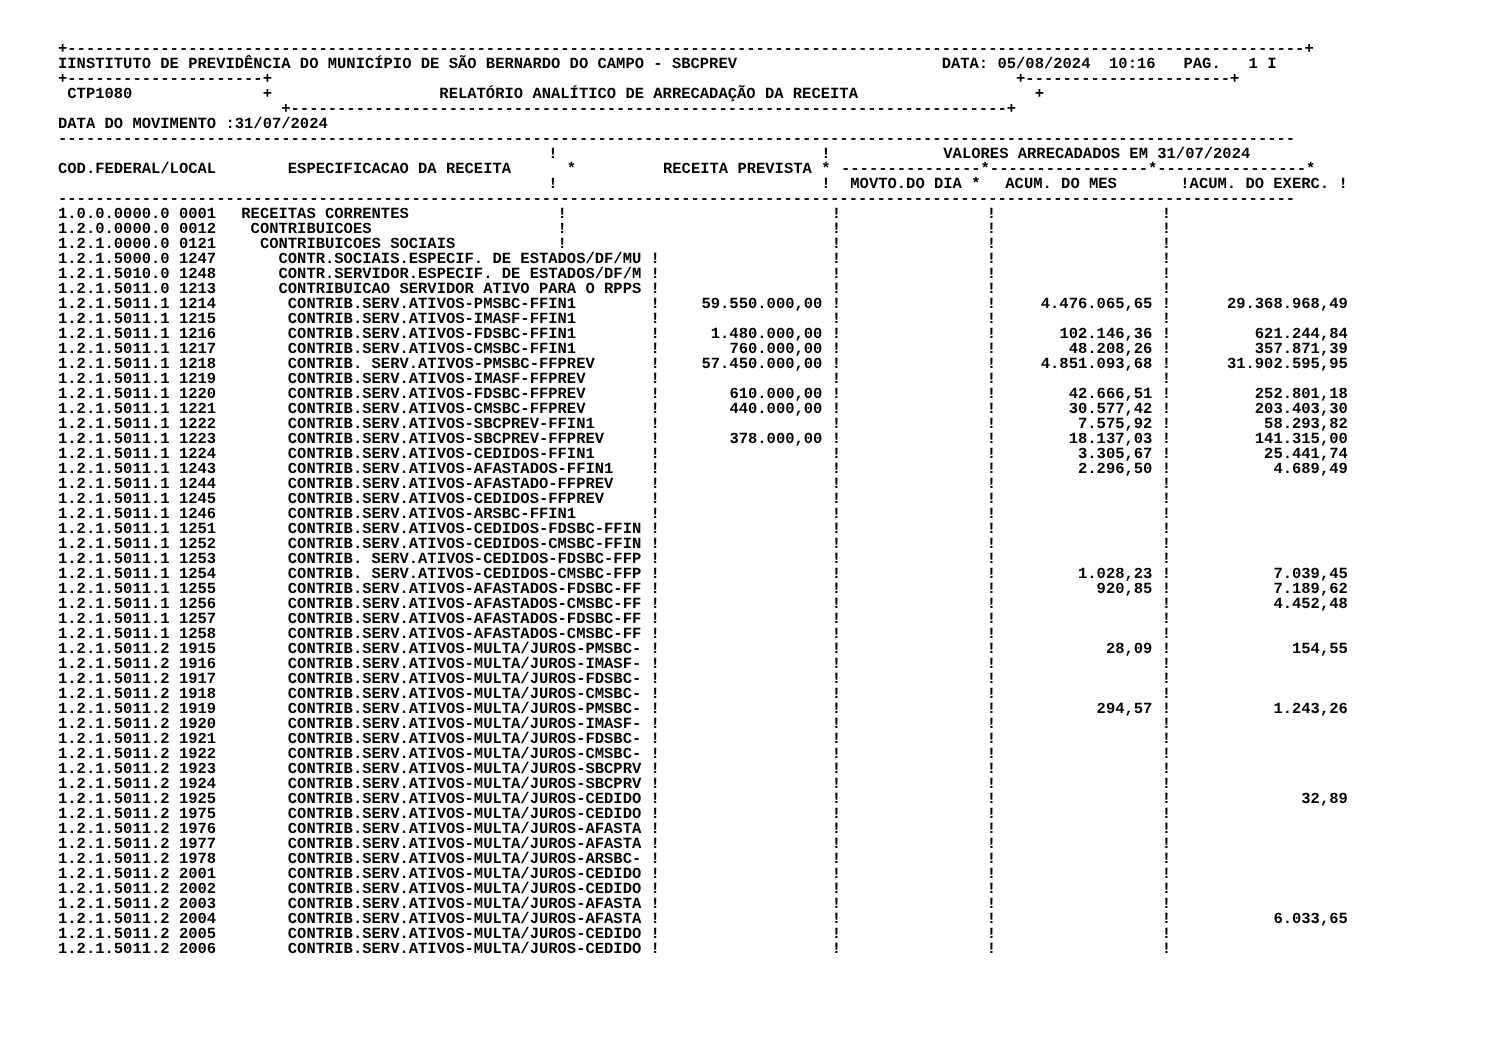+-------------------------------------------------------------------------------------------------------------------------------------+
IINSTITUTO DE PREVIDÊNCIA DO MUNICÍPIO DE SÃO BERNARDO DO CAMPO - SBCPREV                      DATA: 05/08/2024  10:16   PAG.   1 I
+---------------------+                                                                                +----------------------+
 CTP1080              +                  RELATÓRIO ANALÍTICO DE ARRECADAÇÃO DA RECEITA                   +
                        +-----------------------------------------------------------------------------+
DATA DO MOVIMENTO :31/07/2024
-------------------------------------------------------------------------------------------------------------------------------------
| | ! | ! | VALORES ARRECADADOS EM 31/07/2024 | | |
| --- | --- | --- | --- | --- | --- |
| COD.FEDERAL/LOCAL | ESPECIFICACAO DA RECEITA * | RECEITA PREVISTA * | ---------------*-----------------*----------------* | | |
| | ! | ! | MOVTO.DO DIA * | ACUM. DO MES | !ACUM. DO EXERC. ! |
| ------------------------------------------------------------------------------------------------------------------------------------- | | | | | |
| 1.0.0.0000.0 0001 | RECEITAS CORRENTES ! | ! | ! | ! | |
| 1.2.0.0000.0 0012 | CONTRIBUICOES ! | ! | ! | ! | |
| 1.2.1.0000.0 0121 | CONTRIBUICOES SOCIAIS ! | ! | ! | ! | |
| 1.2.1.5000.0 1247 | CONTR.SOCIAIS.ESPECIF. DE ESTADOS/DF/MU ! | ! | ! | ! | |
| 1.2.1.5010.0 1248 | CONTR.SERVIDOR.ESPECIF. DE ESTADOS/DF/M ! | ! | ! | ! | |
| 1.2.1.5011.0 1213 | CONTRIBUICAO SERVIDOR ATIVO PARA O RPPS ! | ! | ! | ! | |
| 1.2.1.5011.1 1214 | CONTRIB.SERV.ATIVOS-PMSBC-FFIN1 ! | 59.550.000,00 ! | ! | 4.476.065,65 ! | 29.368.968,49 |
| 1.2.1.5011.1 1215 | CONTRIB.SERV.ATIVOS-IMASF-FFIN1 ! | ! | ! | ! | |
| 1.2.1.5011.1 1216 | CONTRIB.SERV.ATIVOS-FDSBC-FFIN1 ! | 1.480.000,00 ! | ! | 102.146,36 ! | 621.244,84 |
| 1.2.1.5011.1 1217 | CONTRIB.SERV.ATIVOS-CMSBC-FFIN1 ! | 760.000,00 ! | ! | 48.208,26 ! | 357.871,39 |
| 1.2.1.5011.1 1218 | CONTRIB. SERV.ATIVOS-PMSBC-FFPREV ! | 57.450.000,00 ! | ! | 4.851.093,68 ! | 31.902.595,95 |
| 1.2.1.5011.1 1219 | CONTRIB.SERV.ATIVOS-IMASF-FFPREV ! | ! | ! | ! | |
| 1.2.1.5011.1 1220 | CONTRIB.SERV.ATIVOS-FDSBC-FFPREV ! | 610.000,00 ! | ! | 42.666,51 ! | 252.801,18 |
| 1.2.1.5011.1 1221 | CONTRIB.SERV.ATIVOS-CMSBC-FFPREV ! | 440.000,00 ! | ! | 30.577,42 ! | 203.403,30 |
| 1.2.1.5011.1 1222 | CONTRIB.SERV.ATIVOS-SBCPREV-FFIN1 ! | ! | ! | 7.575,92 ! | 58.293,82 |
| 1.2.1.5011.1 1223 | CONTRIB.SERV.ATIVOS-SBCPREV-FFPREV ! | 378.000,00 ! | ! | 18.137,03 ! | 141.315,00 |
| 1.2.1.5011.1 1224 | CONTRIB.SERV.ATIVOS-CEDIDOS-FFIN1 ! | ! | ! | 3.305,67 ! | 25.441,74 |
| 1.2.1.5011.1 1243 | CONTRIB.SERV.ATIVOS-AFASTADOS-FFIN1 ! | ! | ! | 2.296,50 ! | 4.689,49 |
| 1.2.1.5011.1 1244 | CONTRIB.SERV.ATIVOS-AFASTADO-FFPREV ! | ! | ! | ! | |
| 1.2.1.5011.1 1245 | CONTRIB.SERV.ATIVOS-CEDIDOS-FFPREV ! | ! | ! | ! | |
| 1.2.1.5011.1 1246 | CONTRIB.SERV.ATIVOS-ARSBC-FFIN1 ! | ! | ! | ! | |
| 1.2.1.5011.1 1251 | CONTRIB.SERV.ATIVOS-CEDIDOS-FDSBC-FFIN ! | ! | ! | ! | |
| 1.2.1.5011.1 1252 | CONTRIB.SERV.ATIVOS-CEDIDOS-CMSBC-FFIN ! | ! | ! | ! | |
| 1.2.1.5011.1 1253 | CONTRIB. SERV.ATIVOS-CEDIDOS-FDSBC-FFP ! | ! | ! | ! | |
| 1.2.1.5011.1 1254 | CONTRIB. SERV.ATIVOS-CEDIDOS-CMSBC-FFP ! | ! | ! | 1.028,23 ! | 7.039,45 |
| 1.2.1.5011.1 1255 | CONTRIB.SERV.ATIVOS-AFASTADOS-FDSBC-FF ! | ! | ! | 920,85 ! | 7.189,62 |
| 1.2.1.5011.1 1256 | CONTRIB.SERV.ATIVOS-AFASTADOS-CMSBC-FF ! | ! | ! | ! | 4.452,48 |
| 1.2.1.5011.1 1257 | CONTRIB.SERV.ATIVOS-AFASTADOS-FDSBC-FF ! | ! | ! | ! | |
| 1.2.1.5011.1 1258 | CONTRIB.SERV.ATIVOS-AFASTADOS-CMSBC-FF ! | ! | ! | ! | |
| 1.2.1.5011.2 1915 | CONTRIB.SERV.ATIVOS-MULTA/JUROS-PMSBC- ! | ! | ! | 28,09 ! | 154,55 |
| 1.2.1.5011.2 1916 | CONTRIB.SERV.ATIVOS-MULTA/JUROS-IMASF- ! | ! | ! | ! | |
| 1.2.1.5011.2 1917 | CONTRIB.SERV.ATIVOS-MULTA/JUROS-FDSBC- ! | ! | ! | ! | |
| 1.2.1.5011.2 1918 | CONTRIB.SERV.ATIVOS-MULTA/JUROS-CMSBC- ! | ! | ! | ! | |
| 1.2.1.5011.2 1919 | CONTRIB.SERV.ATIVOS-MULTA/JUROS-PMSBC- ! | ! | ! | 294,57 ! | 1.243,26 |
| 1.2.1.5011.2 1920 | CONTRIB.SERV.ATIVOS-MULTA/JUROS-IMASF- ! | ! | ! | ! | |
| 1.2.1.5011.2 1921 | CONTRIB.SERV.ATIVOS-MULTA/JUROS-FDSBC- ! | ! | ! | ! | |
| 1.2.1.5011.2 1922 | CONTRIB.SERV.ATIVOS-MULTA/JUROS-CMSBC- ! | ! | ! | ! | |
| 1.2.1.5011.2 1923 | CONTRIB.SERV.ATIVOS-MULTA/JUROS-SBCPRV ! | ! | ! | ! | |
| 1.2.1.5011.2 1924 | CONTRIB.SERV.ATIVOS-MULTA/JUROS-SBCPRV ! | ! | ! | ! | |
| 1.2.1.5011.2 1925 | CONTRIB.SERV.ATIVOS-MULTA/JUROS-CEDIDO ! | ! | ! | ! | 32,89 |
| 1.2.1.5011.2 1975 | CONTRIB.SERV.ATIVOS-MULTA/JUROS-CEDIDO ! | ! | ! | ! | |
| 1.2.1.5011.2 1976 | CONTRIB.SERV.ATIVOS-MULTA/JUROS-AFASTA ! | ! | ! | ! | |
| 1.2.1.5011.2 1977 | CONTRIB.SERV.ATIVOS-MULTA/JUROS-AFASTA ! | ! | ! | ! | |
| 1.2.1.5011.2 1978 | CONTRIB.SERV.ATIVOS-MULTA/JUROS-ARSBC- ! | ! | ! | ! | |
| 1.2.1.5011.2 2001 | CONTRIB.SERV.ATIVOS-MULTA/JUROS-CEDIDO ! | ! | ! | ! | |
| 1.2.1.5011.2 2002 | CONTRIB.SERV.ATIVOS-MULTA/JUROS-CEDIDO ! | ! | ! | ! | |
| 1.2.1.5011.2 2003 | CONTRIB.SERV.ATIVOS-MULTA/JUROS-AFASTA ! | ! | ! | ! | |
| 1.2.1.5011.2 2004 | CONTRIB.SERV.ATIVOS-MULTA/JUROS-AFASTA ! | ! | ! | ! | 6.033,65 |
| 1.2.1.5011.2 2005 | CONTRIB.SERV.ATIVOS-MULTA/JUROS-CEDIDO ! | ! | ! | ! | |
| 1.2.1.5011.2 2006 | CONTRIB.SERV.ATIVOS-MULTA/JUROS-CEDIDO ! | ! | ! | ! | |